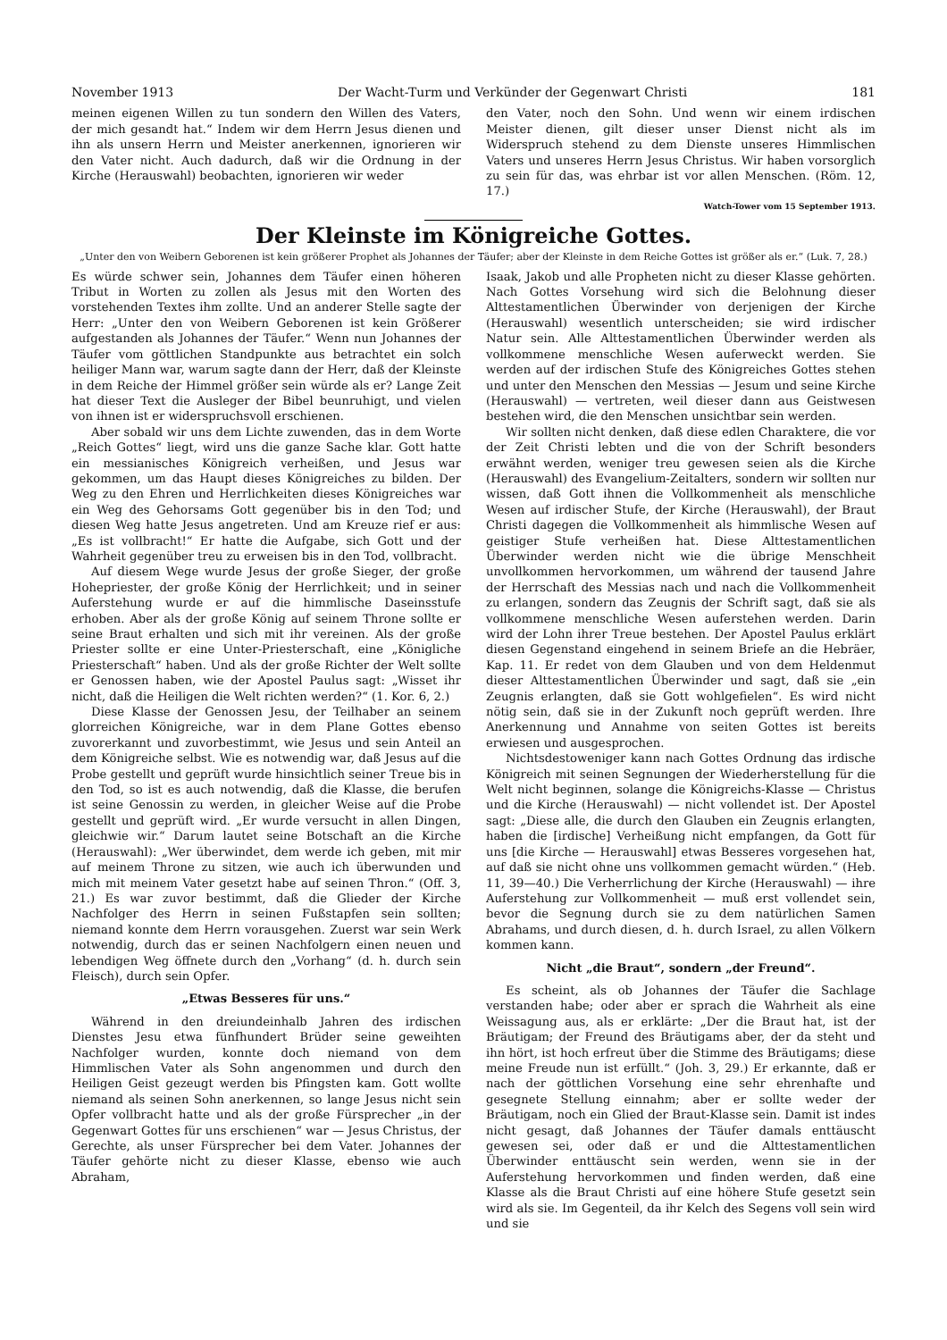November 1913 Der Wacht-Turm und Verkünder der Gegenwart Christi 181
meinen eigenen Willen zu tun sondern den Willen des Vaters, der mich gesandt hat.“ Indem wir dem Herrn Jesus dienen und ihn als unsern Herrn und Meister anerkennen, ignorieren wir den Vater nicht. Auch dadurch, daß wir die Ordnung in der Kirche (Herauswahl) beobachten, ignorieren wir weder
den Vater, noch den Sohn. Und wenn wir einem irdischen Meister dienen, gilt dieser unser Dienst nicht als im Widerspruch stehend zu dem Dienste unseres Himmlischen Vaters und unseres Herrn Jesus Christus. Wir haben vorsorglich zu sein für das, was ehrbar ist vor allen Menschen. (Röm. 12, 17.)
Watch-Tower vom 15 September 1913.
Der Kleinste im Königreiche Gottes.
„Unter den von Weibern Geborenen ist kein größerer Prophet als Johannes der Täufer; aber der Kleinste in dem Reiche Gottes ist größer als er.“ (Luk. 7, 28.)
Es würde schwer sein, Johannes dem Täufer einen höheren Tribut in Worten zu zollen als Jesus mit den Worten des vorstehenden Textes ihm zollte. Und an anderer Stelle sagte der Herr: „Unter den von Weibern Geborenen ist kein Größerer aufgestanden als Johannes der Täufer.“ Wenn nun Johannes der Täufer vom göttlichen Standpunkte aus betrachtet ein solch heiliger Mann war, warum sagte dann der Herr, daß der Kleinste in dem Reiche der Himmel größer sein würde als er? Lange Zeit hat dieser Text die Ausleger der Bibel beunruhigt, und vielen von ihnen ist er widerspruchsvoll erschienen.
Aber sobald wir uns dem Lichte zuwenden, das in dem Worte „Reich Gottes“ liegt, wird uns die ganze Sache klar. Gott hatte ein messianisches Königreich verheißen, und Jesus war gekommen, um das Haupt dieses Königreiches zu bilden. Der Weg zu den Ehren und Herrlichkeiten dieses Königreiches war ein Weg des Gehorsams Gott gegenüber bis in den Tod; und diesen Weg hatte Jesus angetreten. Und am Kreuze rief er aus: „Es ist vollbracht!“ Er hatte die Aufgabe, sich Gott und der Wahrheit gegenüber treu zu erweisen bis in den Tod, vollbracht.
Auf diesem Wege wurde Jesus der große Sieger, der große Hohepriester, der große König der Herrlichkeit; und in seiner Auferstehung wurde er auf die himmlische Daseinsstufe erhoben. Aber als der große König auf seinem Throne sollte er seine Braut erhalten und sich mit ihr vereinen. Als der große Priester sollte er eine Unter-Priesterschaft, eine „Königliche Priesterschaft“ haben. Und als der große Richter der Welt sollte er Genossen haben, wie der Apostel Paulus sagt: „Wisset ihr nicht, daß die Heiligen die Welt richten werden?“ (1. Kor. 6, 2.)
Diese Klasse der Genossen Jesu, der Teilhaber an seinem glorreichen Königreiche, war in dem Plane Gottes ebenso zuvorerkannt und zuvorbestimmt, wie Jesus und sein Anteil an dem Königreiche selbst. Wie es notwendig war, daß Jesus auf die Probe gestellt und geprüft wurde hinsichtlich seiner Treue bis in den Tod, so ist es auch notwendig, daß die Klasse, die berufen ist seine Genossin zu werden, in gleicher Weise auf die Probe gestellt und geprüft wird. „Er wurde versucht in allen Dingen, gleichwie wir.“ Darum lautet seine Botschaft an die Kirche (Herauswahl): „Wer überwindet, dem werde ich geben, mit mir auf meinem Throne zu sitzen, wie auch ich überwunden und mich mit meinem Vater gesetzt habe auf seinen Thron.“ (Off. 3, 21.) Es war zuvor bestimmt, daß die Glieder der Kirche Nachfolger des Herrn in seinen Fußstapfen sein sollten; niemand konnte dem Herrn vorausgehen. Zuerst war sein Werk notwendig, durch das er seinen Nachfolgern einen neuen und lebendigen Weg öffnete durch den „Vorhang“ (d. h. durch sein Fleisch), durch sein Opfer.
„Etwas Besseres für uns.“
Während in den dreiundeinhalb Jahren des irdischen Dienstes Jesu etwa fünfhundert Brüder seine geweihten Nachfolger wurden, konnte doch niemand von dem Himmlischen Vater als Sohn angenommen und durch den Heiligen Geist gezeugt werden bis Pfingsten kam. Gott wollte niemand als seinen Sohn anerkennen, so lange Jesus nicht sein Opfer vollbracht hatte und als der große Fürsprecher „in der Gegenwart Gottes für uns erschienen“ war — Jesus Christus, der Gerechte, als unser Fürsprecher bei dem Vater. Johannes der Täufer gehörte nicht zu dieser Klasse, ebenso wie auch Abraham,
Isaak, Jakob und alle Propheten nicht zu dieser Klasse gehörten. Nach Gottes Vorsehung wird sich die Belohnung dieser Alttestamentlichen Überwinder von derjenigen der Kirche (Herauswahl) wesentlich unterscheiden; sie wird irdischer Natur sein. Alle Alttestamentlichen Überwinder werden als vollkommene menschliche Wesen auferweckt werden. Sie werden auf der irdischen Stufe des Königreiches Gottes stehen und unter den Menschen den Messias — Jesum und seine Kirche (Herauswahl) — vertreten, weil dieser dann aus Geistwesen bestehen wird, die den Menschen unsichtbar sein werden.
Wir sollten nicht denken, daß diese edlen Charaktere, die vor der Zeit Christi lebten und die von der Schrift besonders erwähnt werden, weniger treu gewesen seien als die Kirche (Herauswahl) des Evangelium-Zeitalters, sondern wir sollten nur wissen, daß Gott ihnen die Vollkommenheit als menschliche Wesen auf irdischer Stufe, der Kirche (Herauswahl), der Braut Christi dagegen die Vollkommenheit als himmlische Wesen auf geistiger Stufe verheißen hat. Diese Alttestamentlichen Überwinder werden nicht wie die übrige Menschheit unvollkommen hervorkommen, um während der tausend Jahre der Herrschaft des Messias nach und nach die Vollkommenheit zu erlangen, sondern das Zeugnis der Schrift sagt, daß sie als vollkommene menschliche Wesen auferstehen werden. Darin wird der Lohn ihrer Treue bestehen. Der Apostel Paulus erklärt diesen Gegenstand eingehend in seinem Briefe an die Hebräer, Kap. 11. Er redet von dem Glauben und von dem Heldenmut dieser Alttestamentlichen Überwinder und sagt, daß sie „ein Zeugnis erlangten, daß sie Gott wohlgefielen“. Es wird nicht nötig sein, daß sie in der Zukunft noch geprüft werden. Ihre Anerkennung und Annahme von seiten Gottes ist bereits erwiesen und ausgesprochen.
Nichtsdestoweniger kann nach Gottes Ordnung das irdische Königreich mit seinen Segnungen der Wiederherstellung für die Welt nicht beginnen, solange die Königreichs-Klasse — Christus und die Kirche (Herauswahl) — nicht vollendet ist. Der Apostel sagt: „Diese alle, die durch den Glauben ein Zeugnis erlangten, haben die [irdische] Verheißung nicht empfangen, da Gott für uns [die Kirche — Herauswahl] etwas Besseres vorgesehen hat, auf daß sie nicht ohne uns vollkommen gemacht würden.“ (Heb. 11, 39—40.) Die Verherrlichung der Kirche (Herauswahl) — ihre Auferstehung zur Vollkommenheit — muß erst vollendet sein, bevor die Segnung durch sie zu dem natürlichen Samen Abrahams, und durch diesen, d. h. durch Israel, zu allen Völkern kommen kann.
Nicht „die Braut“, sondern „der Freund“.
Es scheint, als ob Johannes der Täufer die Sachlage verstanden habe; oder aber er sprach die Wahrheit als eine Weissagung aus, als er erklärte: „Der die Braut hat, ist der Bräutigam; der Freund des Bräutigams aber, der da steht und ihn hört, ist hoch erfreut über die Stimme des Bräutigams; diese meine Freude nun ist erfüllt.“ (Joh. 3, 29.) Er erkannte, daß er nach der göttlichen Vorsehung eine sehr ehrenhafte und gesegnete Stellung einnahm; aber er sollte weder der Bräutigam, noch ein Glied der Braut-Klasse sein. Damit ist indes nicht gesagt, daß Johannes der Täufer damals enttäuscht gewesen sei, oder daß er und die Alttestamentlichen Überwinder enttäuscht sein werden, wenn sie in der Auferstehung hervorkommen und finden werden, daß eine Klasse als die Braut Christi auf eine höhere Stufe gesetzt sein wird als sie. Im Gegenteil, da ihr Kelch des Segens voll sein wird und sie